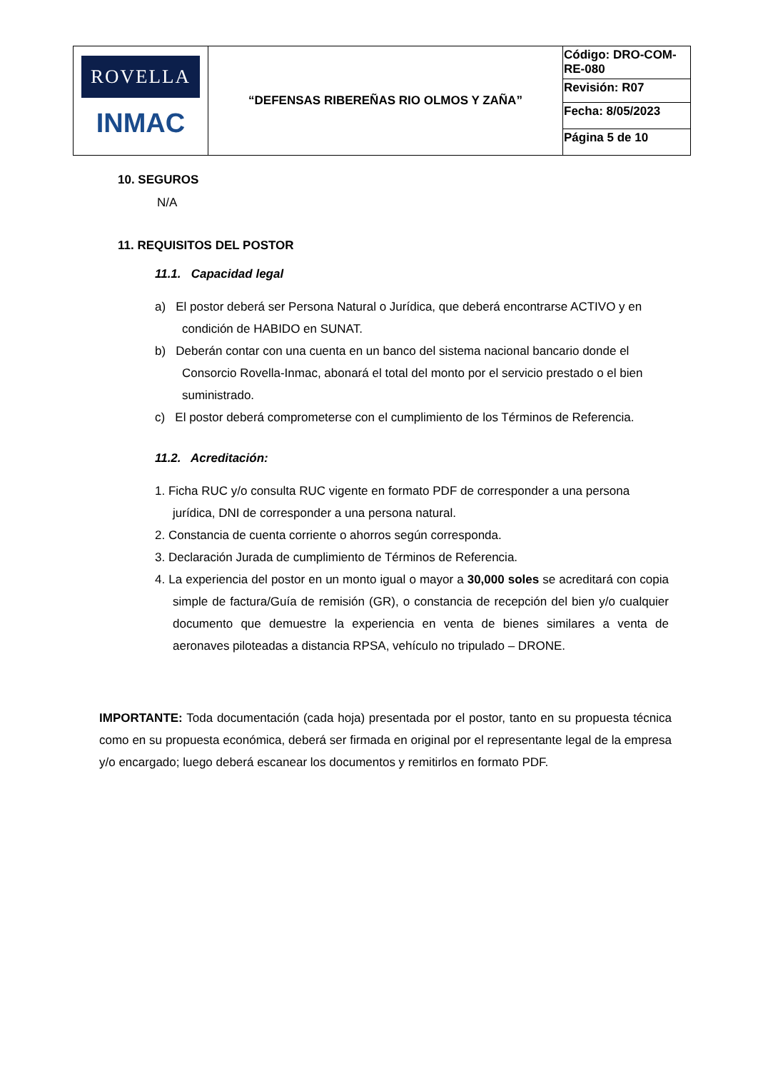| ROVELLA INMAC | “DEFENSAS RIBEREÑAS RIO OLMOS Y ZAÑA” | Código: DRO-COM-RE-080 |
| | | Revisión: R07 |
| | | Fecha: 8/05/2023 |
| | | Página 5 de 10 |
10. SEGUROS
N/A
11. REQUISITOS DEL POSTOR
11.1. Capacidad legal
a) El postor deberá ser Persona Natural o Jurídica, que deberá encontrarse ACTIVO y en condición de HABIDO en SUNAT.
b) Deberán contar con una cuenta en un banco del sistema nacional bancario donde el Consorcio Rovella-Inmac, abonará el total del monto por el servicio prestado o el bien suministrado.
c) El postor deberá comprometerse con el cumplimiento de los Términos de Referencia.
11.2. Acreditación:
1. Ficha RUC y/o consulta RUC vigente en formato PDF de corresponder a una persona jurídica, DNI de corresponder a una persona natural.
2. Constancia de cuenta corriente o ahorros según corresponda.
3. Declaración Jurada de cumplimiento de Términos de Referencia.
4. La experiencia del postor en un monto igual o mayor a 30,000 soles se acreditará con copia simple de factura/Guía de remisión (GR), o constancia de recepción del bien y/o cualquier documento que demuestre la experiencia en venta de bienes similares a venta de aeronaves piloteadas a distancia RPSA, vehículo no tripulado – DRONE.
IMPORTANTE: Toda documentación (cada hoja) presentada por el postor, tanto en su propuesta técnica como en su propuesta económica, deberá ser firmada en original por el representante legal de la empresa y/o encargado; luego deberá escanear los documentos y remitirlos en formato PDF.